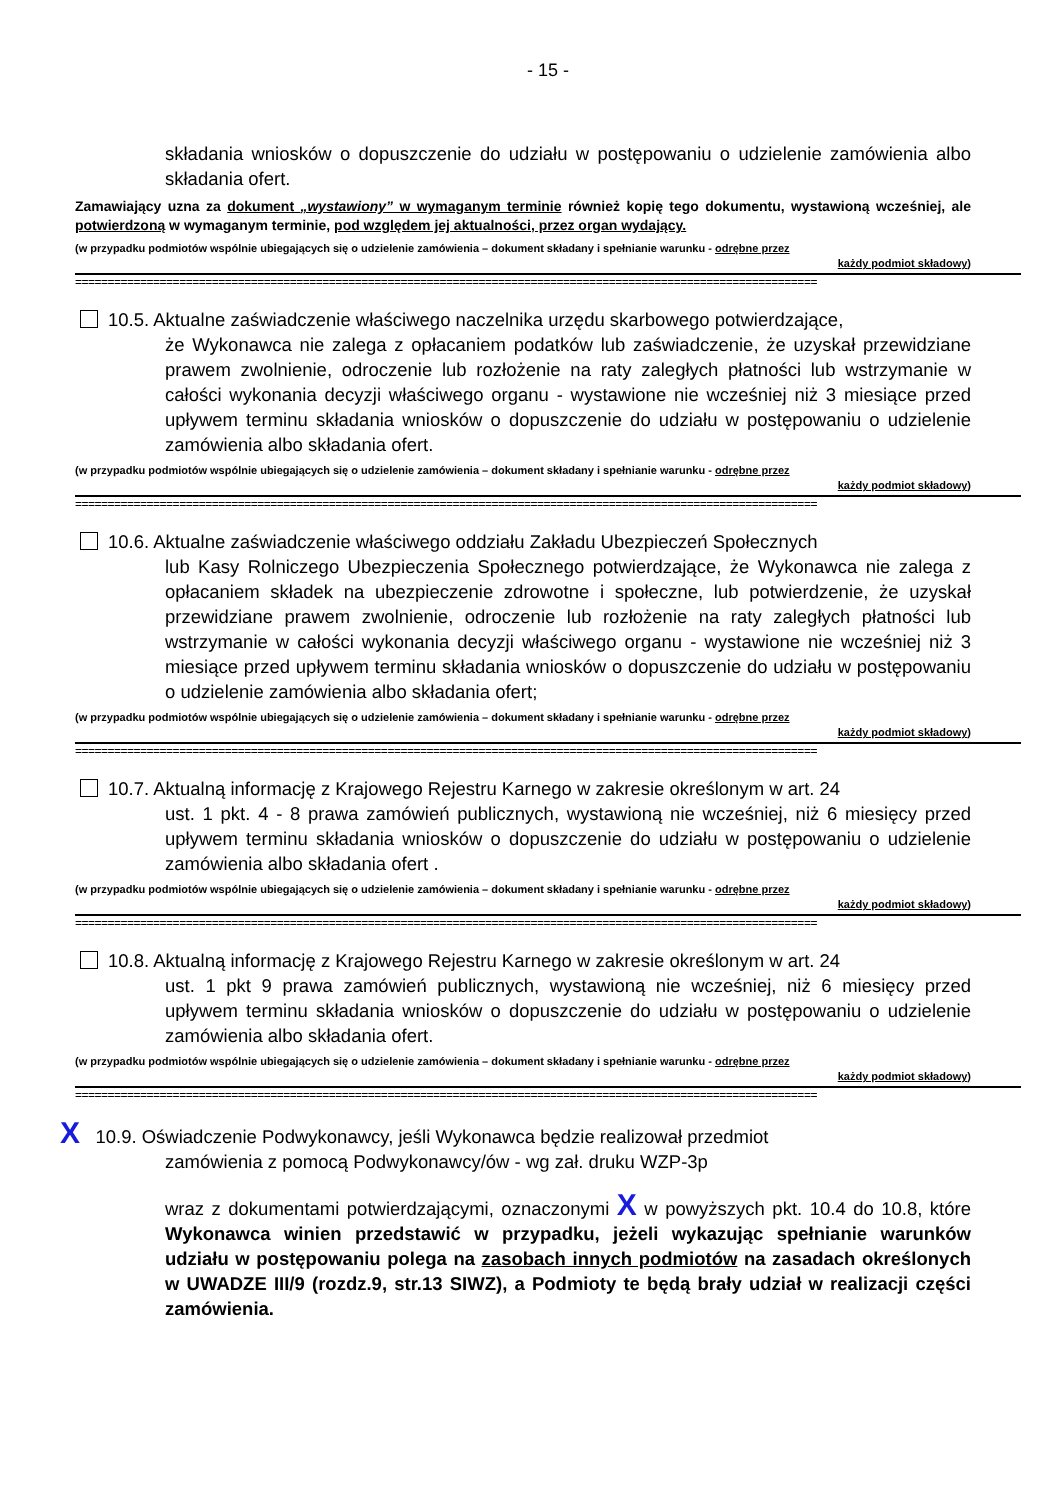- 15 -
składania wniosków o dopuszczenie do udziału w postępowaniu o udzielenie zamówienia albo składania ofert.
Zamawiający uzna za dokument „wystawiony” w wymaganym terminie również kopię tego dokumentu, wystawioną wcześniej, ale potwierdzoną w wymaganym terminie, pod względem jej aktualności, przez organ wydający.
(w przypadku podmiotów wspólnie ubiegających się o udzielenie zamówienia – dokument składany i spełnianie warunku - odrębne przez
każdy podmiot składowy)
==================================================================================================================
10.5. Aktualne zaświadczenie właściwego naczelnika urzędu skarbowego potwierdzające,
że Wykonawca nie zalega z opłacaniem podatków lub zaświadczenie, że uzyskał przewidziane prawem zwolnienie, odroczenie lub rozłożenie na raty zaległych płatności lub wstrzymanie w całości wykonania decyzji właściwego organu - wystawione nie wcześniej niż 3 miesiące przed upływem terminu składania wniosków o dopuszczenie do udziału w postępowaniu o udzielenie zamówienia albo składania ofert.
(w przypadku podmiotów wspólnie ubiegających się o udzielenie zamówienia – dokument składany i spełnianie warunku - odrębne przez
każdy podmiot składowy)
==================================================================================================================
10.6. Aktualne zaświadczenie właściwego oddziału Zakładu Ubezpieczeń Społecznych
lub Kasy Rolniczego Ubezpieczenia Społecznego potwierdzające, że Wykonawca nie zalega z opłacaniem składek na ubezpieczenie zdrowotne i społeczne, lub potwierdzenie, że uzyskał przewidziane prawem zwolnienie, odroczenie lub rozłożenie na raty zaległych płatności lub wstrzymanie w całości wykonania decyzji właściwego organu - wystawione nie wcześniej niż 3 miesiące przed upływem terminu składania wniosków o dopuszczenie do udziału w postępowaniu o udzielenie zamówienia albo składania ofert;
(w przypadku podmiotów wspólnie ubiegających się o udzielenie zamówienia – dokument składany i spełnianie warunku - odrębne przez
każdy podmiot składowy)
==================================================================================================================
10.7. Aktualną informację z Krajowego Rejestru Karnego w zakresie określonym w art. 24
ust. 1 pkt. 4 - 8 prawa zamówień publicznych, wystawioną nie wcześniej, niż 6 miesięcy przed upływem terminu składania wniosków o dopuszczenie do udziału w postępowaniu o udzielenie zamówienia albo składania ofert .
(w przypadku podmiotów wspólnie ubiegających się o udzielenie zamówienia – dokument składany i spełnianie warunku - odrębne przez
każdy podmiot składowy)
==================================================================================================================
10.8. Aktualną informację z Krajowego Rejestru Karnego w zakresie określonym w art. 24
ust. 1 pkt 9 prawa zamówień publicznych, wystawioną nie wcześniej, niż 6 miesięcy przed upływem terminu składania wniosków o dopuszczenie do udziału w postępowaniu o udzielenie zamówienia albo składania ofert.
(w przypadku podmiotów wspólnie ubiegających się o udzielenie zamówienia – dokument składany i spełnianie warunku - odrębne przez
każdy podmiot składowy)
==================================================================================================================
X 10.9. Oświadczenie Podwykonawcy, jeśli Wykonawca będzie realizował przedmiot
zamówienia z pomocą Podwykonawcy/ów - wg zał. druku WZP-3p
wraz z dokumentami potwierdzającymi, oznaczonymi X w powyższych pkt. 10.4 do 10.8, które Wykonawca winien przedstawić w przypadku, jeżeli wykazując spełnianie warunków udziału w postępowaniu polega na zasobach innych podmiotów na zasadach określonych w UWADZE III/9 (rozdz.9, str.13 SIWZ), a Podmioty te będą brały udział w realizacji części zamówienia.